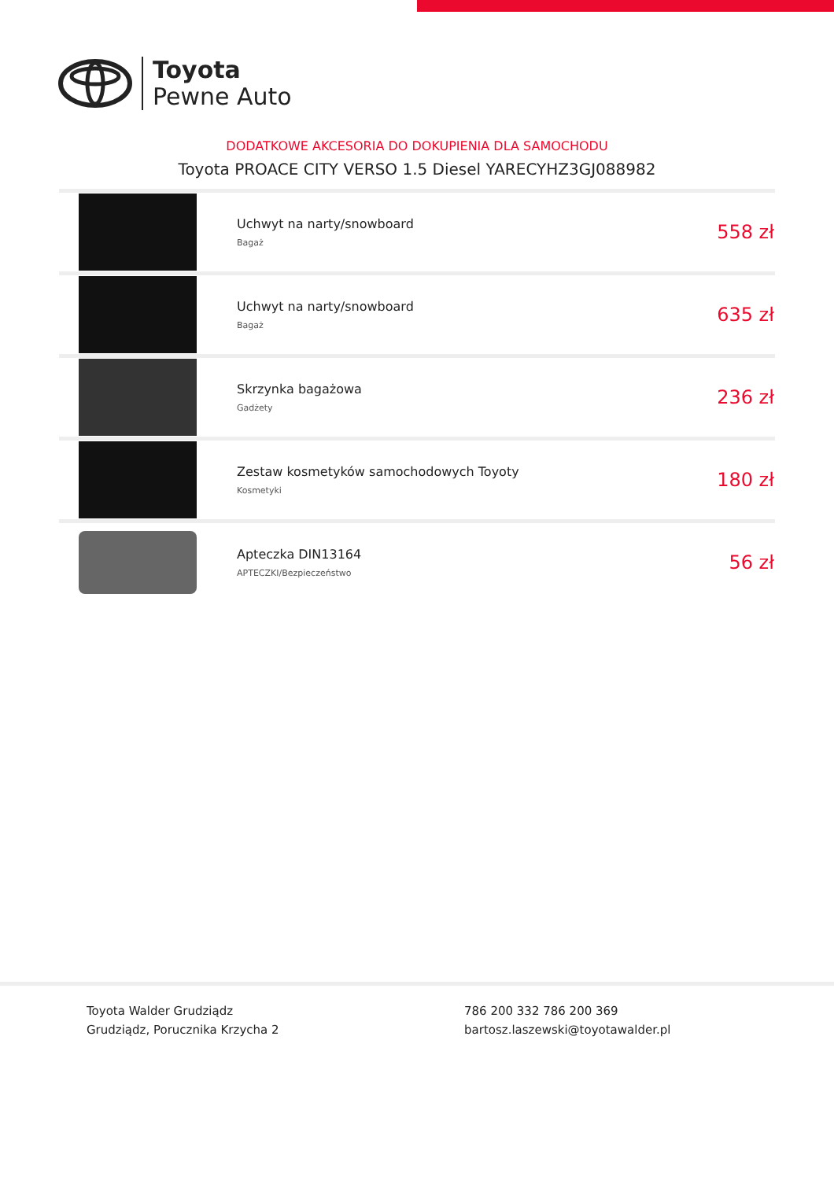Toyota
Pewne Auto
DODATKOWE AKCESORIA DO DOKUPIENIA DLA SAMOCHODU
Toyota PROACE CITY VERSO 1.5 Diesel YARECYHZ3GJ088982
| | Uchwyt na narty/snowboard Bagaż | 558 zł |
| | Uchwyt na narty/snowboard Bagaż | 635 zł |
| | Skrzynka bagażowa Gadżety | 236 zł |
| | Zestaw kosmetyków samochodowych Toyoty Kosmetyki | 180 zł |
| | Apteczka DIN13164 APTECZKI/Bezpieczeństwo | 56 zł |
Toyota Walder Grudziądz
Grudziądz, Porucznika Krzycha 2
786 200 332 786 200 369
bartosz.laszewski@toyotawalder.pl